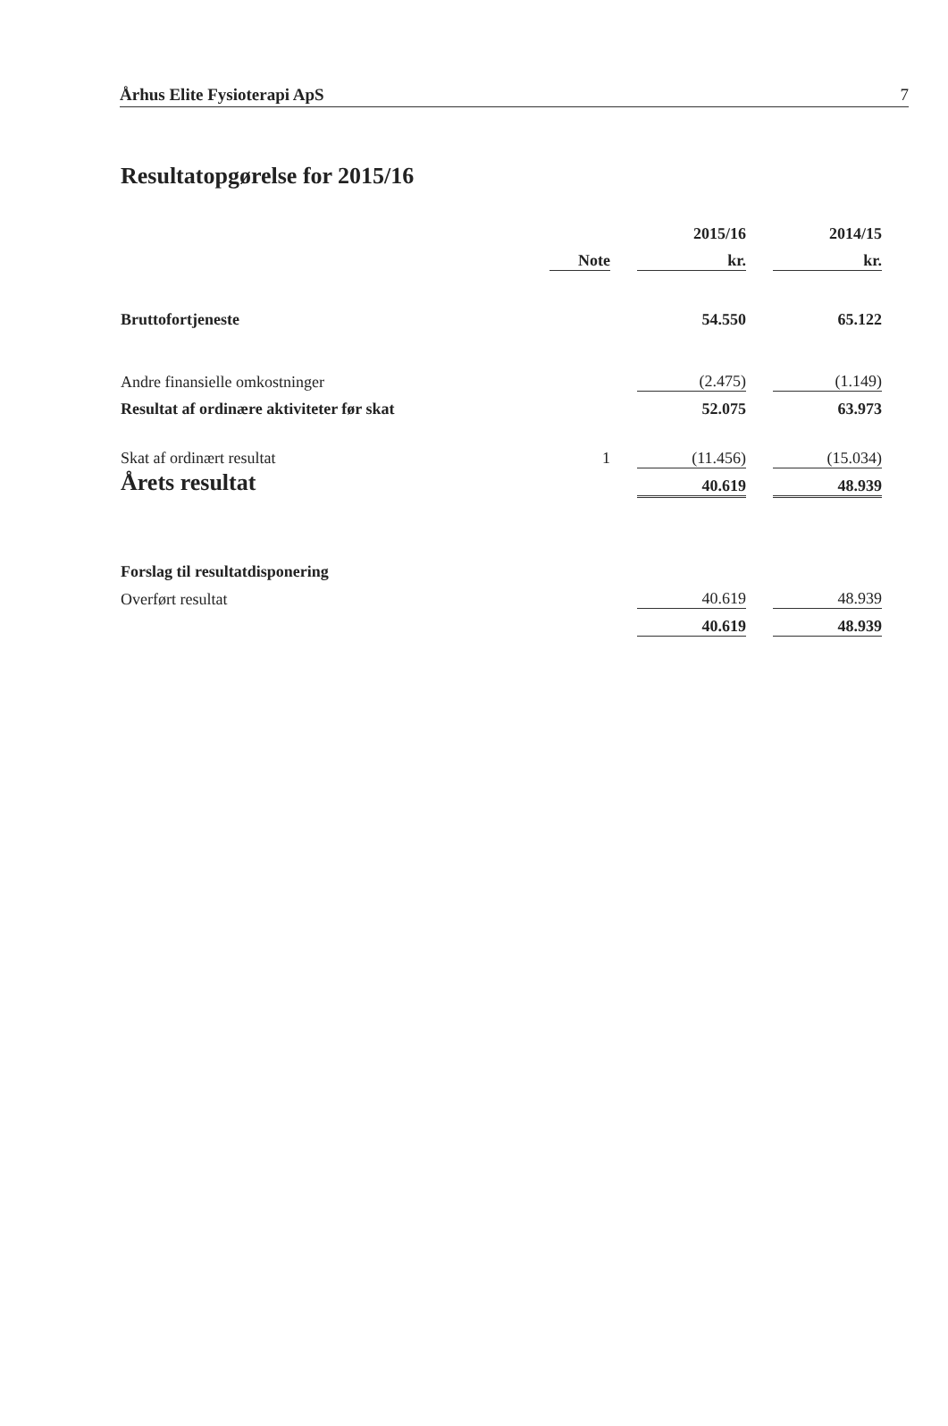Århus Elite Fysioterapi ApS 7
Resultatopgørelse for 2015/16
| | | | 2015/16 | | 2014/15 |
| --- | --- | --- | --- | --- | --- |
| | Note | | kr. | | kr. |
| Bruttofortjeneste | | | 54.550 | | 65.122 |
| Andre finansielle omkostninger | | | (2.475) | | (1.149) |
| Resultat af ordinære aktiviteter før skat | | | 52.075 | | 63.973 |
| Skat af ordinært resultat | 1 | | (11.456) | | (15.034) |
| Årets resultat | | | 40.619 | | 48.939 |
| Forslag til resultatdisponering | | | | | |
| Overført resultat | | | 40.619 | | 48.939 |
| | | | 40.619 | | 48.939 |